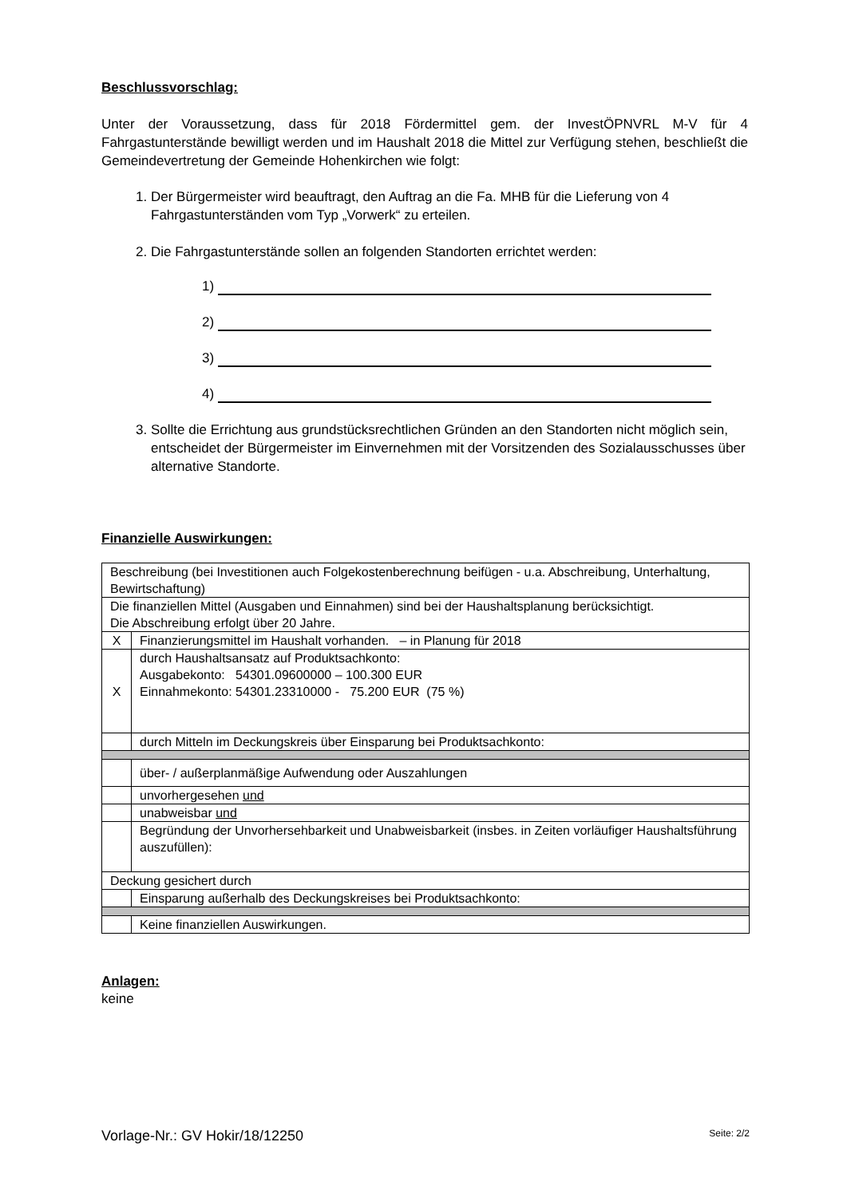Beschlussvorschlag:
Unter der Voraussetzung, dass für 2018 Fördermittel gem. der InvestÖPNVRL M-V für 4 Fahrgastunterstände bewilligt werden und im Haushalt 2018 die Mittel zur Verfügung stehen, beschließt die Gemeindevertretung der Gemeinde Hohenkirchen wie folgt:
1. Der Bürgermeister wird beauftragt, den Auftrag an die Fa. MHB für die Lieferung von 4 Fahrgastunterständen vom Typ „Vorwerk“ zu erteilen.
2. Die Fahrgastunterstände sollen an folgenden Standorten errichtet werden:
1)
2)
3)
4)
3. Sollte die Errichtung aus grundstücksrechtlichen Gründen an den Standorten nicht möglich sein, entscheidet der Bürgermeister im Einvernehmen mit der Vorsitzenden des Sozialausschusses über alternative Standorte.
Finanzielle Auswirkungen:
| Beschreibung (bei Investitionen auch Folgekostenberechnung beifügen - u.a. Abschreibung, Unterhaltung, Bewirtschaftung) | |
| Die finanziellen Mittel (Ausgaben und Einnahmen) sind bei der Haushaltsplanung berücksichtigt. Die Abschreibung erfolgt über 20 Jahre. | |
| X | Finanzierungsmittel im Haushalt vorhanden. – in Planung für 2018 |
| X | durch Haushaltsansatz auf Produktsachkonto: Ausgabekonto: 54301.09600000 – 100.300 EUR Einnahmekonto: 54301.23310000 - 75.200 EUR (75 %) |
| | durch Mitteln im Deckungskreis über Einsparung bei Produktsachkonto: |
| | über- / außerplanmäßige Aufwendung oder Auszahlungen |
| | unvorhergesehen und |
| | unabweisbar und |
| | Begründung der Unvorhersehbarkeit und Unabweisbarkeit (insbes. in Zeiten vorläufiger Haushaltsführung auszufüllen): |
| Deckung gesichert durch | |
| | Einsparung außerhalb des Deckungskreises bei Produktsachkonto: |
| | Keine finanziellen Auswirkungen. |
Anlagen:
keine
Vorlage-Nr.: GV Hokir/18/12250 Seite: 2/2